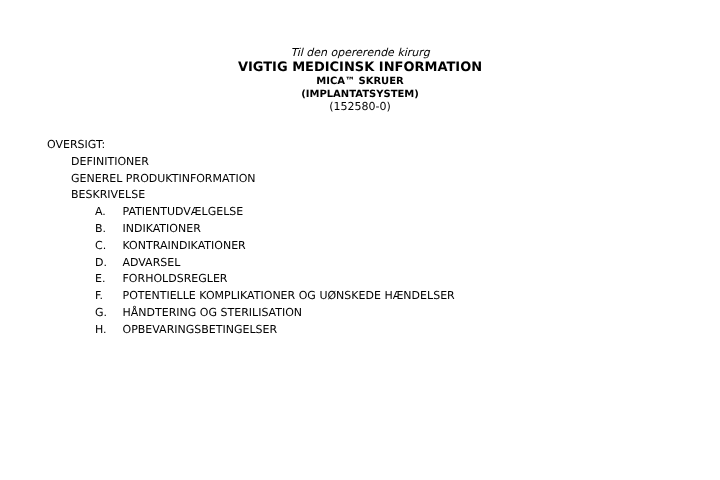Til den opererende kirurg
VIGTIG MEDICINSK INFORMATION
MICA™ SKRUER
(IMPLANTATSYSTEM)
(152580-0)
OVERSIGT:
DEFINITIONER
GENEREL PRODUKTINFORMATION
BESKRIVELSE
A. PATIENTUDVÆLGELSE
B. INDIKATIONER
C. KONTRAINDIKATIONER
D. ADVARSEL
E. FORHOLDSREGLER
F. POTENTIELLE KOMPLIKATIONER OG UØNSKEDE HÆNDELSER
G. HÅNDTERING OG STERILISATION
H. OPBEVARINGSBETINGELSER